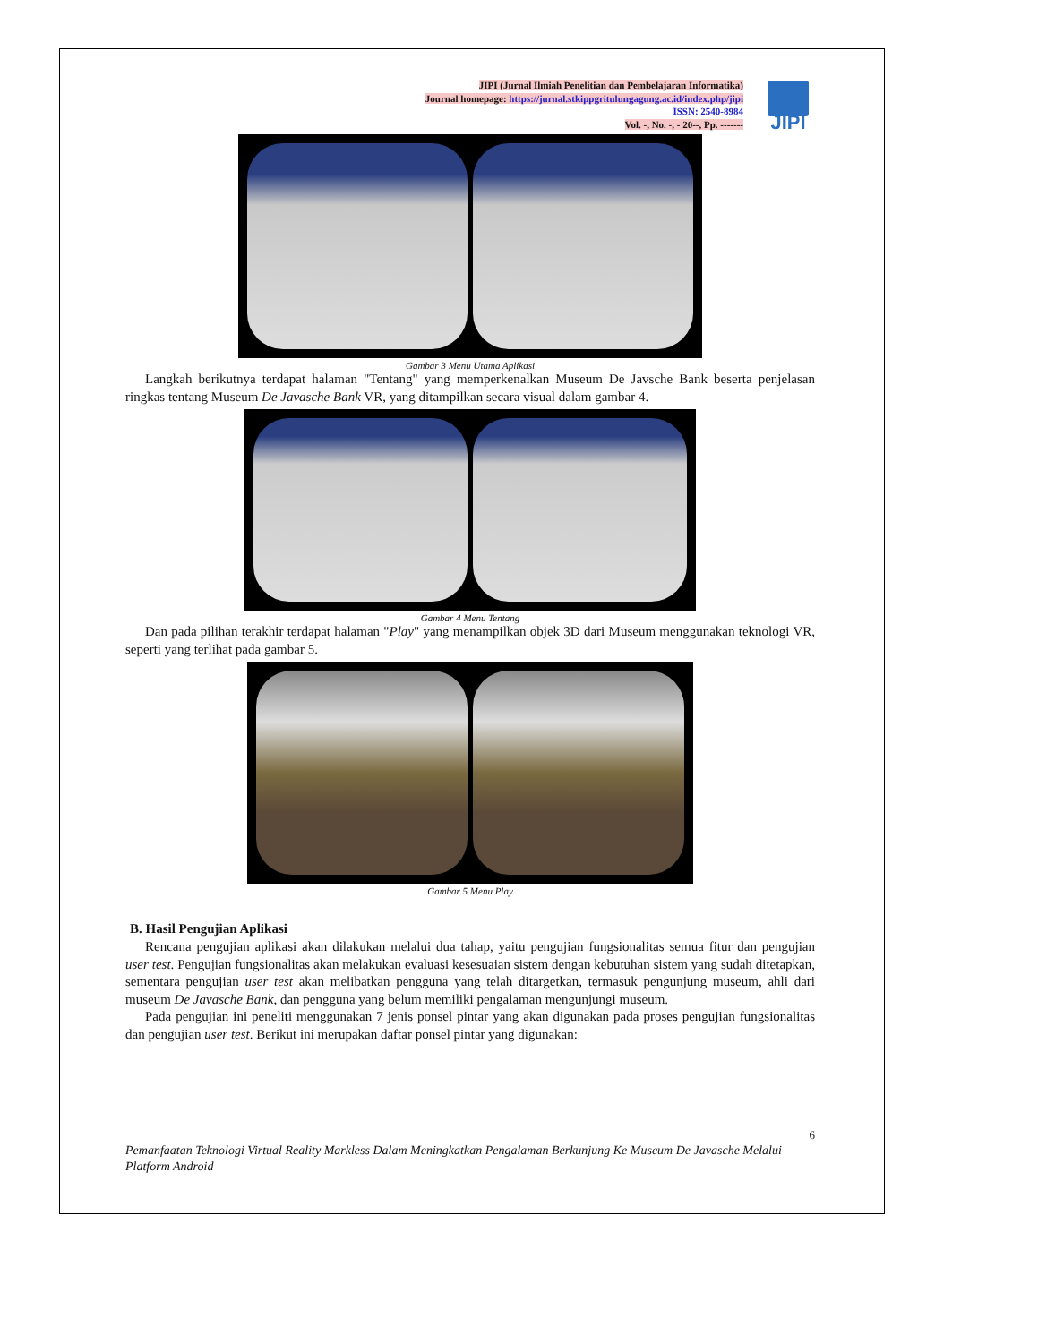JIPI (Jurnal Ilmiah Penelitian dan Pembelajaran Informatika)
Journal homepage: https://jurnal.stkippgritulungagung.ac.id/index.php/jipi
ISSN: 2540-8984
Vol. -, No. -, - 20--, Pp. -------
JIPI
Gambar 3 Menu Utama Aplikasi
Langkah berikutnya terdapat halaman "Tentang" yang memperkenalkan Museum De Javsche Bank beserta penjelasan ringkas tentang Museum De Javasche Bank VR, yang ditampilkan secara visual dalam gambar 4.
Gambar 4 Menu Tentang
Dan pada pilihan terakhir terdapat halaman "Play" yang menampilkan objek 3D dari Museum menggunakan teknologi VR, seperti yang terlihat pada gambar 5.
Gambar 5 Menu Play
B. Hasil Pengujian Aplikasi
Rencana pengujian aplikasi akan dilakukan melalui dua tahap, yaitu pengujian fungsionalitas semua fitur dan pengujian user test. Pengujian fungsionalitas akan melakukan evaluasi kesesuaian sistem dengan kebutuhan sistem yang sudah ditetapkan, sementara pengujian user test akan melibatkan pengguna yang telah ditargetkan, termasuk pengunjung museum, ahli dari museum De Javasche Bank, dan pengguna yang belum memiliki pengalaman mengunjungi museum.
Pada pengujian ini peneliti menggunakan 7 jenis ponsel pintar yang akan digunakan pada proses pengujian fungsionalitas dan pengujian user test. Berikut ini merupakan daftar ponsel pintar yang digunakan:
6
Pemanfaatan Teknologi Virtual Reality Markless Dalam Meningkatkan Pengalaman Berkunjung Ke Museum De Javasche Melalui Platform Android